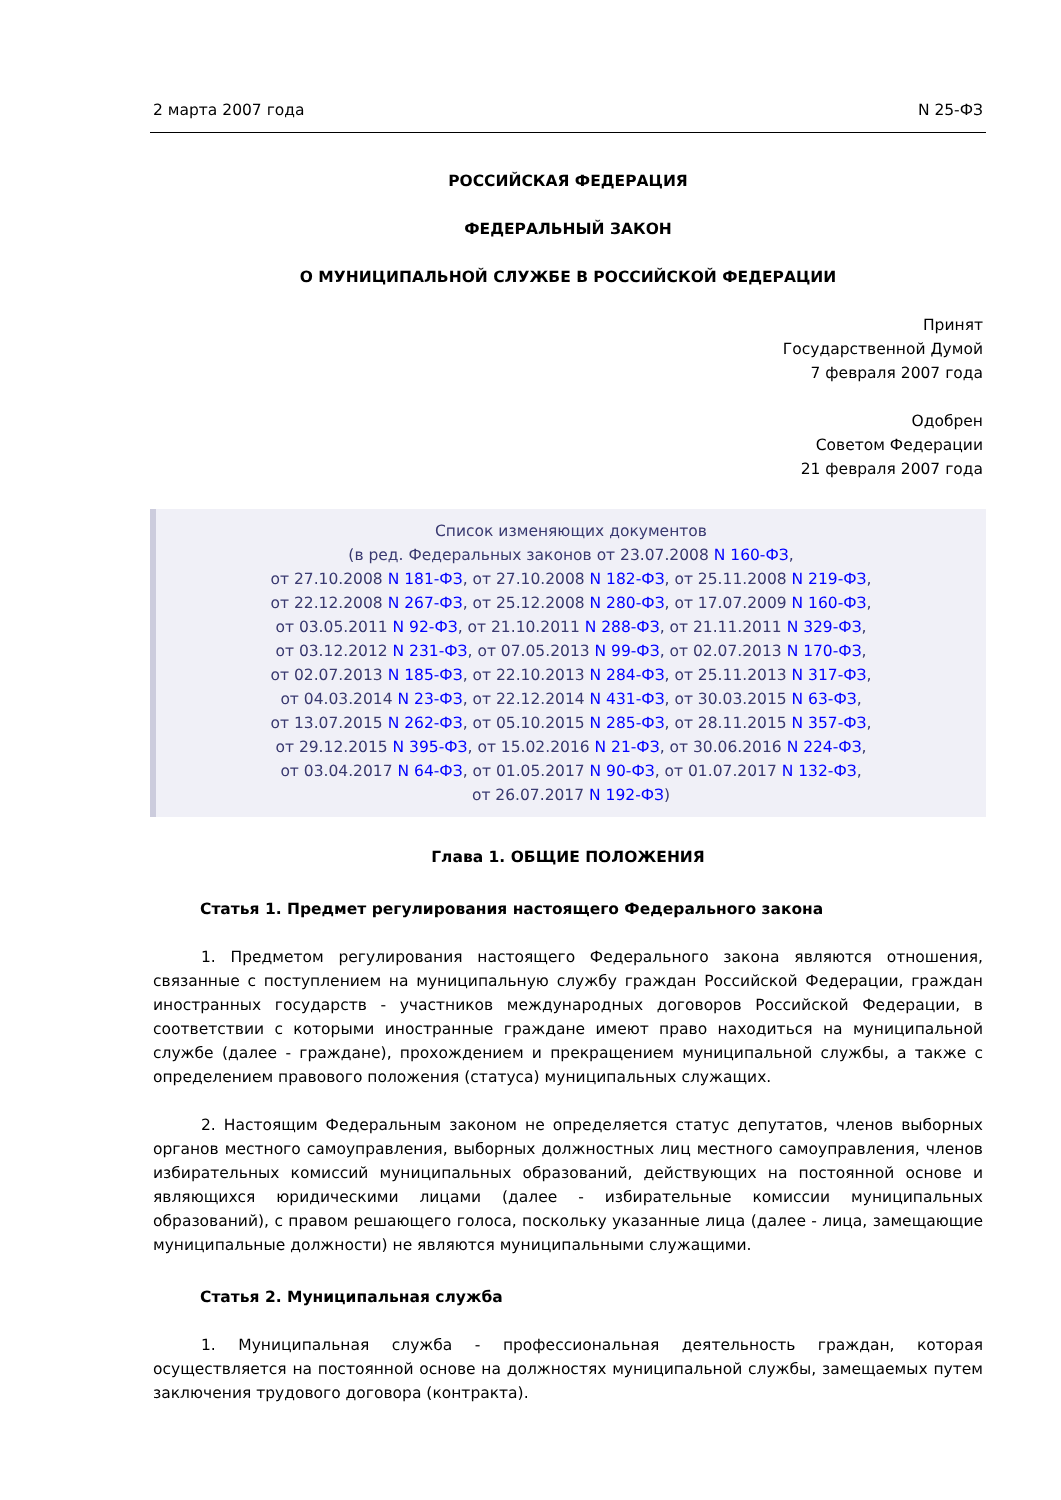2 марта 2007 года N 25-ФЗ
РОССИЙСКАЯ ФЕДЕРАЦИЯ
ФЕДЕРАЛЬНЫЙ ЗАКОН
О МУНИЦИПАЛЬНОЙ СЛУЖБЕ В РОССИЙСКОЙ ФЕДЕРАЦИИ
Принят
Государственной Думой
7 февраля 2007 года
Одобрен
Советом Федерации
21 февраля 2007 года
Список изменяющих документов
(в ред. Федеральных законов от 23.07.2008 N 160-ФЗ,
от 27.10.2008 N 181-ФЗ, от 27.10.2008 N 182-ФЗ, от 25.11.2008 N 219-ФЗ,
от 22.12.2008 N 267-ФЗ, от 25.12.2008 N 280-ФЗ, от 17.07.2009 N 160-ФЗ,
от 03.05.2011 N 92-ФЗ, от 21.10.2011 N 288-ФЗ, от 21.11.2011 N 329-ФЗ,
от 03.12.2012 N 231-ФЗ, от 07.05.2013 N 99-ФЗ, от 02.07.2013 N 170-ФЗ,
от 02.07.2013 N 185-ФЗ, от 22.10.2013 N 284-ФЗ, от 25.11.2013 N 317-ФЗ,
от 04.03.2014 N 23-ФЗ, от 22.12.2014 N 431-ФЗ, от 30.03.2015 N 63-ФЗ,
от 13.07.2015 N 262-ФЗ, от 05.10.2015 N 285-ФЗ, от 28.11.2015 N 357-ФЗ,
от 29.12.2015 N 395-ФЗ, от 15.02.2016 N 21-ФЗ, от 30.06.2016 N 224-ФЗ,
от 03.04.2017 N 64-ФЗ, от 01.05.2017 N 90-ФЗ, от 01.07.2017 N 132-ФЗ,
от 26.07.2017 N 192-ФЗ)
Глава 1. ОБЩИЕ ПОЛОЖЕНИЯ
Статья 1. Предмет регулирования настоящего Федерального закона
1. Предметом регулирования настоящего Федерального закона являются отношения, связанные с поступлением на муниципальную службу граждан Российской Федерации, граждан иностранных государств - участников международных договоров Российской Федерации, в соответствии с которыми иностранные граждане имеют право находиться на муниципальной службе (далее - граждане), прохождением и прекращением муниципальной службы, а также с определением правового положения (статуса) муниципальных служащих.
2. Настоящим Федеральным законом не определяется статус депутатов, членов выборных органов местного самоуправления, выборных должностных лиц местного самоуправления, членов избирательных комиссий муниципальных образований, действующих на постоянной основе и являющихся юридическими лицами (далее - избирательные комиссии муниципальных образований), с правом решающего голоса, поскольку указанные лица (далее - лица, замещающие муниципальные должности) не являются муниципальными служащими.
Статья 2. Муниципальная служба
1. Муниципальная служба - профессиональная деятельность граждан, которая осуществляется на постоянной основе на должностях муниципальной службы, замещаемых путем заключения трудового договора (контракта).